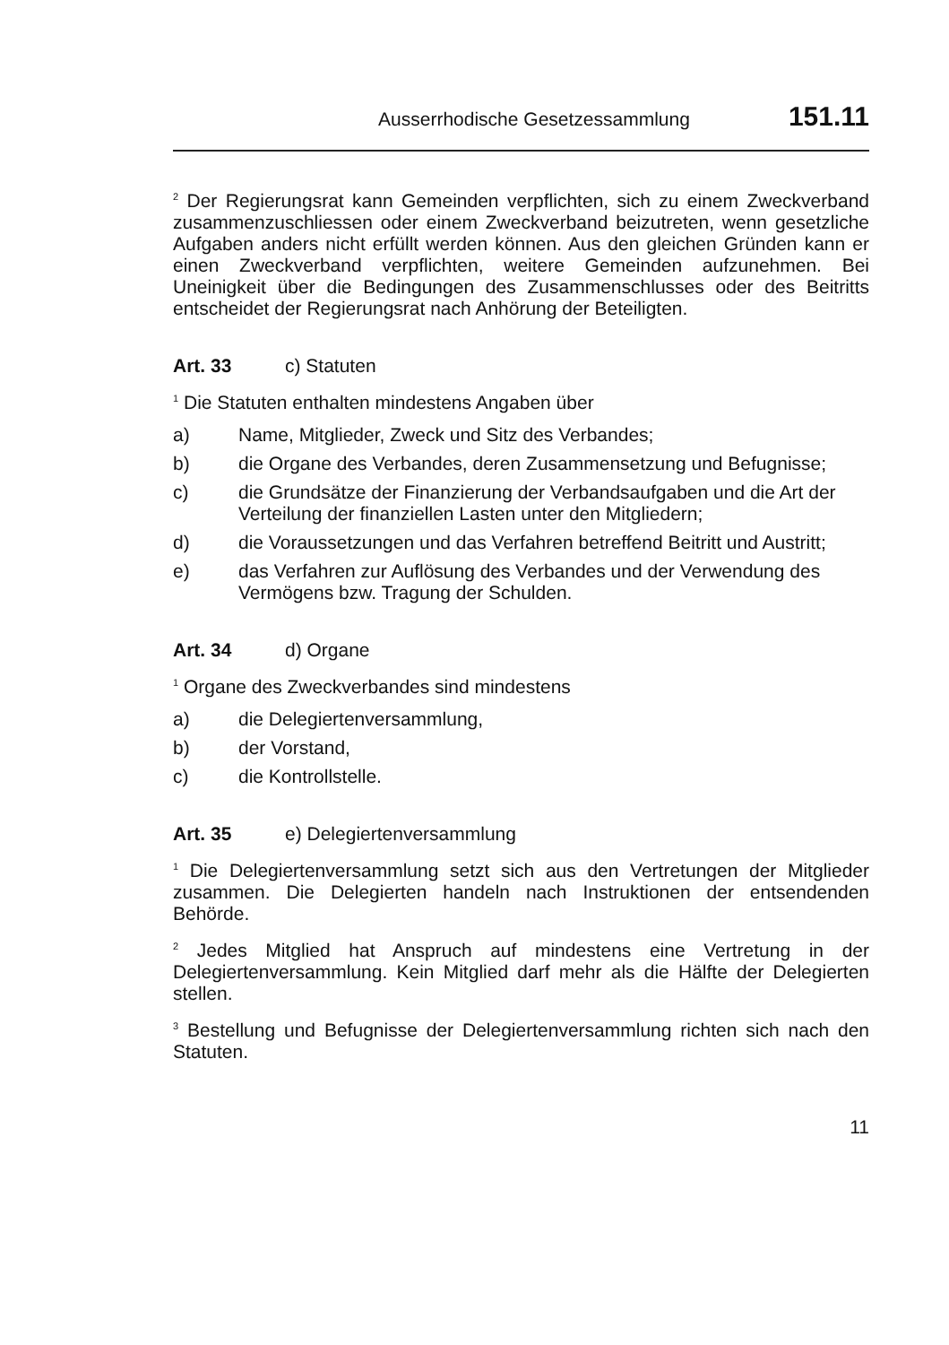Ausserrhodische Gesetzessammlung 151.11
<sup>2</sup> Der Regierungsrat kann Gemeinden verpflichten, sich zu einem Zweckverband zusammenzuschliessen oder einem Zweckverband beizutreten, wenn gesetzliche Aufgaben anders nicht erfüllt werden können. Aus den gleichen Gründen kann er einen Zweckverband verpflichten, weitere Gemeinden aufzunehmen. Bei Uneinigkeit über die Bedingungen des Zusammenschlusses oder des Beitritts entscheidet der Regierungsrat nach Anhörung der Beteiligten.
Art. 33 c) Statuten
<sup>1</sup> Die Statuten enthalten mindestens Angaben über
a) Name, Mitglieder, Zweck und Sitz des Verbandes;
b) die Organe des Verbandes, deren Zusammensetzung und Befugnisse;
c) die Grundsätze der Finanzierung der Verbandsaufgaben und die Art der Verteilung der finanziellen Lasten unter den Mitgliedern;
d) die Voraussetzungen und das Verfahren betreffend Beitritt und Austritt;
e) das Verfahren zur Auflösung des Verbandes und der Verwendung des Vermögens bzw. Tragung der Schulden.
Art. 34 d) Organe
<sup>1</sup> Organe des Zweckverbandes sind mindestens
a) die Delegiertenversammlung,
b) der Vorstand,
c) die Kontrollstelle.
Art. 35 e) Delegiertenversammlung
<sup>1</sup> Die Delegiertenversammlung setzt sich aus den Vertretungen der Mitglieder zusammen. Die Delegierten handeln nach Instruktionen der entsendenden Behörde.
<sup>2</sup> Jedes Mitglied hat Anspruch auf mindestens eine Vertretung in der Delegiertenversammlung. Kein Mitglied darf mehr als die Hälfte der Delegierten stellen.
<sup>3</sup> Bestellung und Befugnisse der Delegiertenversammlung richten sich nach den Statuten.
11